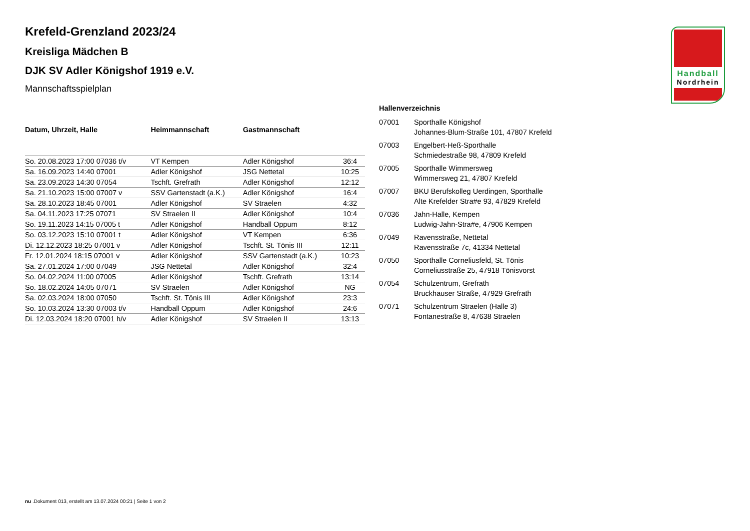Handball
Nordrhein
Krefeld-Grenzland 2023/24
Kreisliga Mädchen B
DJK SV Adler Königshof 1919 e.V.
Mannschaftsspielplan
| Datum, Uhrzeit, Halle | Heimmannschaft | Gastmannschaft | |
| --- | --- | --- | --- |
| So. 20.08.2023 17:00 07036 t/v | VT Kempen | Adler Königshof | 36:4 |
| Sa. 16.09.2023 14:40 07001 | Adler Königshof | JSG Nettetal | 10:25 |
| Sa. 23.09.2023 14:30 07054 | Tschft. Grefrath | Adler Königshof | 12:12 |
| Sa. 21.10.2023 15:00 07007 v | SSV Gartenstadt (a.K.) | Adler Königshof | 16:4 |
| Sa. 28.10.2023 18:45 07001 | Adler Königshof | SV Straelen | 4:32 |
| Sa. 04.11.2023 17:25 07071 | SV Straelen II | Adler Königshof | 10:4 |
| So. 19.11.2023 14:15 07005 t | Adler Königshof | Handball Oppum | 8:12 |
| So. 03.12.2023 15:10 07001 t | Adler Königshof | VT Kempen | 6:36 |
| Di. 12.12.2023 18:25 07001 v | Adler Königshof | Tschft. St. Tönis III | 12:11 |
| Fr. 12.01.2024 18:15 07001 v | Adler Königshof | SSV Gartenstadt (a.K.) | 10:23 |
| Sa. 27.01.2024 17:00 07049 | JSG Nettetal | Adler Königshof | 32:4 |
| So. 04.02.2024 11:00 07005 | Adler Königshof | Tschft. Grefrath | 13:14 |
| So. 18.02.2024 14:05 07071 | SV Straelen | Adler Königshof | NG |
| Sa. 02.03.2024 18:00 07050 | Tschft. St. Tönis III | Adler Königshof | 23:3 |
| So. 10.03.2024 13:30 07003 t/v | Handball Oppum | Adler Königshof | 24:6 |
| Di. 12.03.2024 18:20 07001 h/v | Adler Königshof | SV Straelen II | 13:13 |
Hallenverzeichnis
| 07001 | Sporthalle Königshof Johannes-Blum-Straße 101, 47807 Krefeld |
| 07003 | Engelbert-Heß-Sporthalle Schmiedestraße 98, 47809 Krefeld |
| 07005 | Sporthalle Wimmersweg Wimmersweg 21, 47807 Krefeld |
| 07007 | BKU Berufskolleg Uerdingen, Sporthalle Alte Krefelder Stra#e 93, 47829 Krefeld |
| 07036 | Jahn-Halle, Kempen Ludwig-Jahn-Stra#e, 47906 Kempen |
| 07049 | Ravensstraße, Nettetal Ravensstraße 7c, 41334 Nettetal |
| 07050 | Sporthalle Corneliusfeld, St. Tönis Corneliusstraße 25, 47918 Tönisvorst |
| 07054 | Schulzentrum, Grefrath Bruckhauser Straße, 47929 Grefrath |
| 07071 | Schulzentrum Straelen (Halle 3) Fontanestraße 8, 47638 Straelen |
nu .Dokument 013, erstellt am 13.07.2024 00:21 | Seite 1 von 2